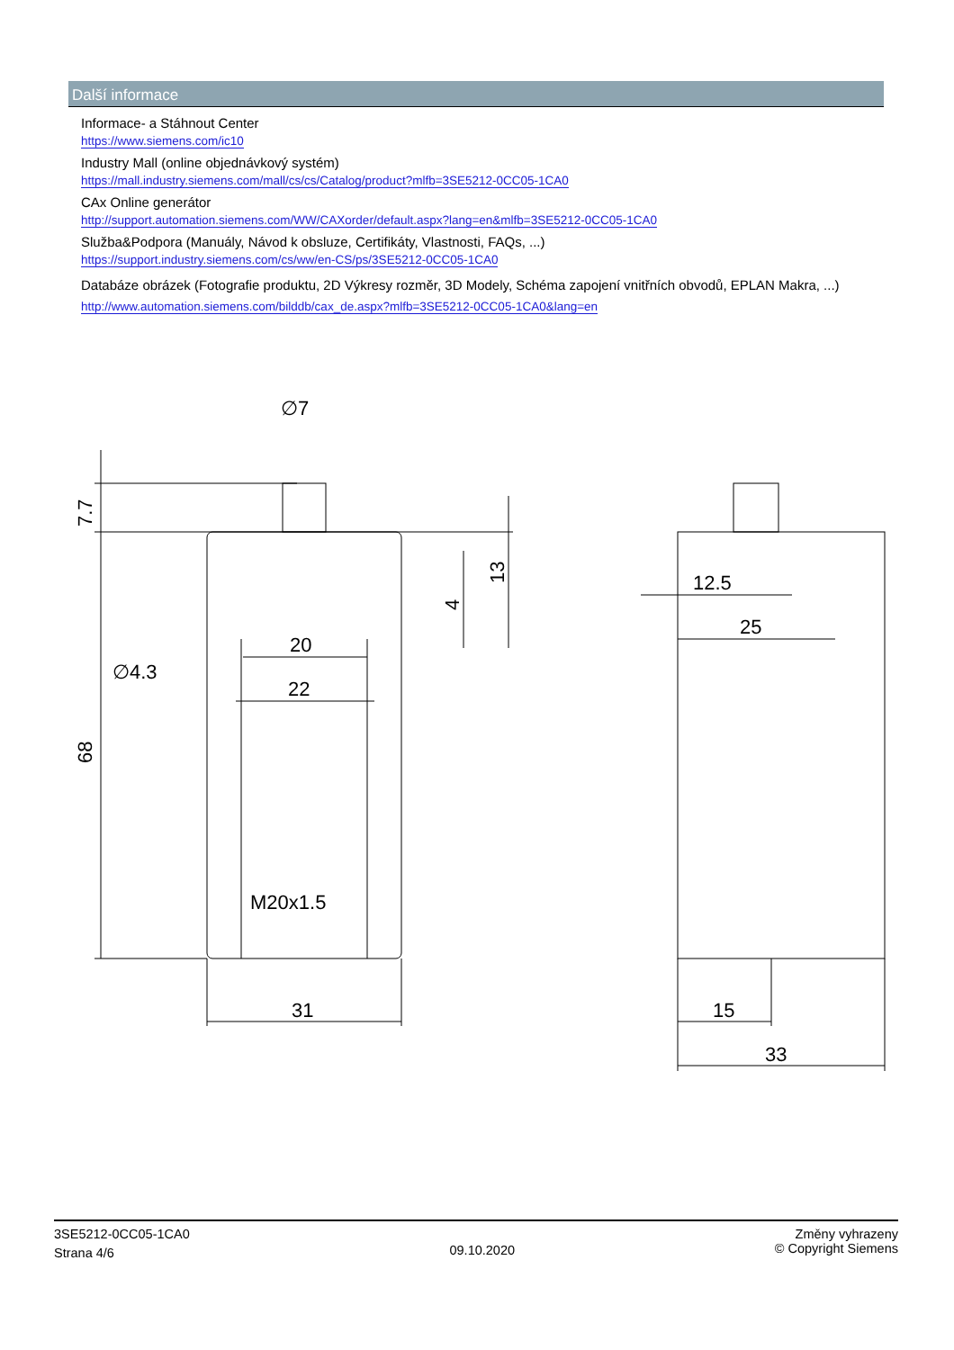Další informace
Informace- a Stáhnout Center
https://www.siemens.com/ic10
Industry Mall (online objednávkový systém)
https://mall.industry.siemens.com/mall/cs/cs/Catalog/product?mlfb=3SE5212-0CC05-1CA0
CAx Online generátor
http://support.automation.siemens.com/WW/CAXorder/default.aspx?lang=en&mlfb=3SE5212-0CC05-1CA0
Služba&Podpora (Manuály, Návod k obsluze, Certifikáty, Vlastnosti, FAQs, ...)
https://support.industry.siemens.com/cs/ww/en-CS/ps/3SE5212-0CC05-1CA0
Databáze obrázek (Fotografie produktu, 2D Výkresy rozměr, 3D Modely, Schéma zapojení vnitřních obvodů, EPLAN Makra, ...)
http://www.automation.siemens.com/bilddb/cax_de.aspx?mlfb=3SE5212-0CC05-1CA0&lang=en
∅7
7.7
68
∅4.3
20
22
M20x1.5
31
13
4
12.5
25
15
33
3SE5212-0CC05-1CA0
Strana 4/6
09.10.2020
Změny vyhrazeny
© Copyright Siemens